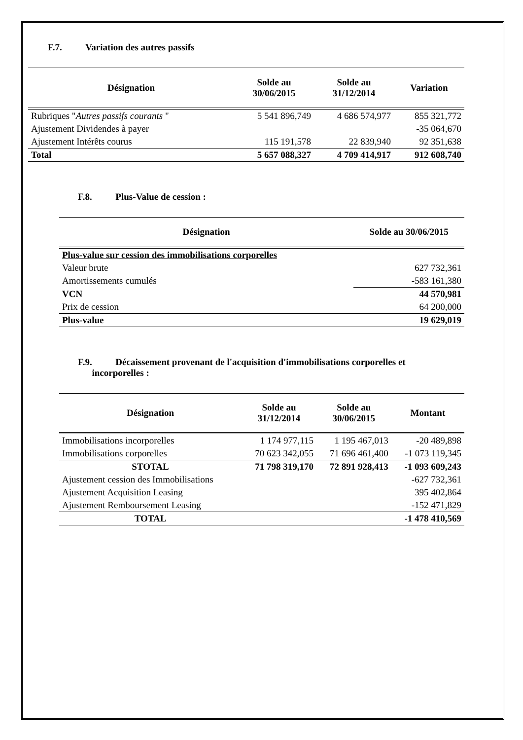F.7. Variation des autres passifs
| Désignation | Solde au 30/06/2015 | Solde au 31/12/2014 | Variation |
| --- | --- | --- | --- |
| Rubriques " Autres passifs courants " | 5 541 896,749 | 4 686 574,977 | 855 321,772 |
| Ajustement Dividendes à payer | | | -35 064,670 |
| Ajustement Intérêts courus | 115 191,578 | 22 839,940 | 92 351,638 |
| Total | 5 657 088,327 | 4 709 414,917 | 912 608,740 |
F.8. Plus-Value de cession :
| Désignation | Solde au 30/06/2015 |
| --- | --- |
| Plus-value sur cession des immobilisations corporelles | |
| Valeur brute | 627 732,361 |
| Amortissements cumulés | -583 161,380 |
| VCN | 44 570,981 |
| Prix de cession | 64 200,000 |
| Plus-value | 19 629,019 |
F.9. Décaissement provenant de l'acquisition d'immobilisations corporelles et
incorporelles :
| Désignation | Solde au 31/12/2014 | Solde au 30/06/2015 | Montant |
| --- | --- | --- | --- |
| Immobilisations incorporelles | 1 174 977,115 | 1 195 467,013 | -20 489,898 |
| Immobilisations corporelles | 70 623 342,055 | 71 696 461,400 | -1 073 119,345 |
| STOTAL | 71 798 319,170 | 72 891 928,413 | -1 093 609,243 |
| Ajustement cession des Immobilisations | | | -627 732,361 |
| Ajustement Acquisition Leasing | | | 395 402,864 |
| Ajustement Remboursement Leasing | | | -152 471,829 |
| TOTAL | | | -1 478 410,569 |